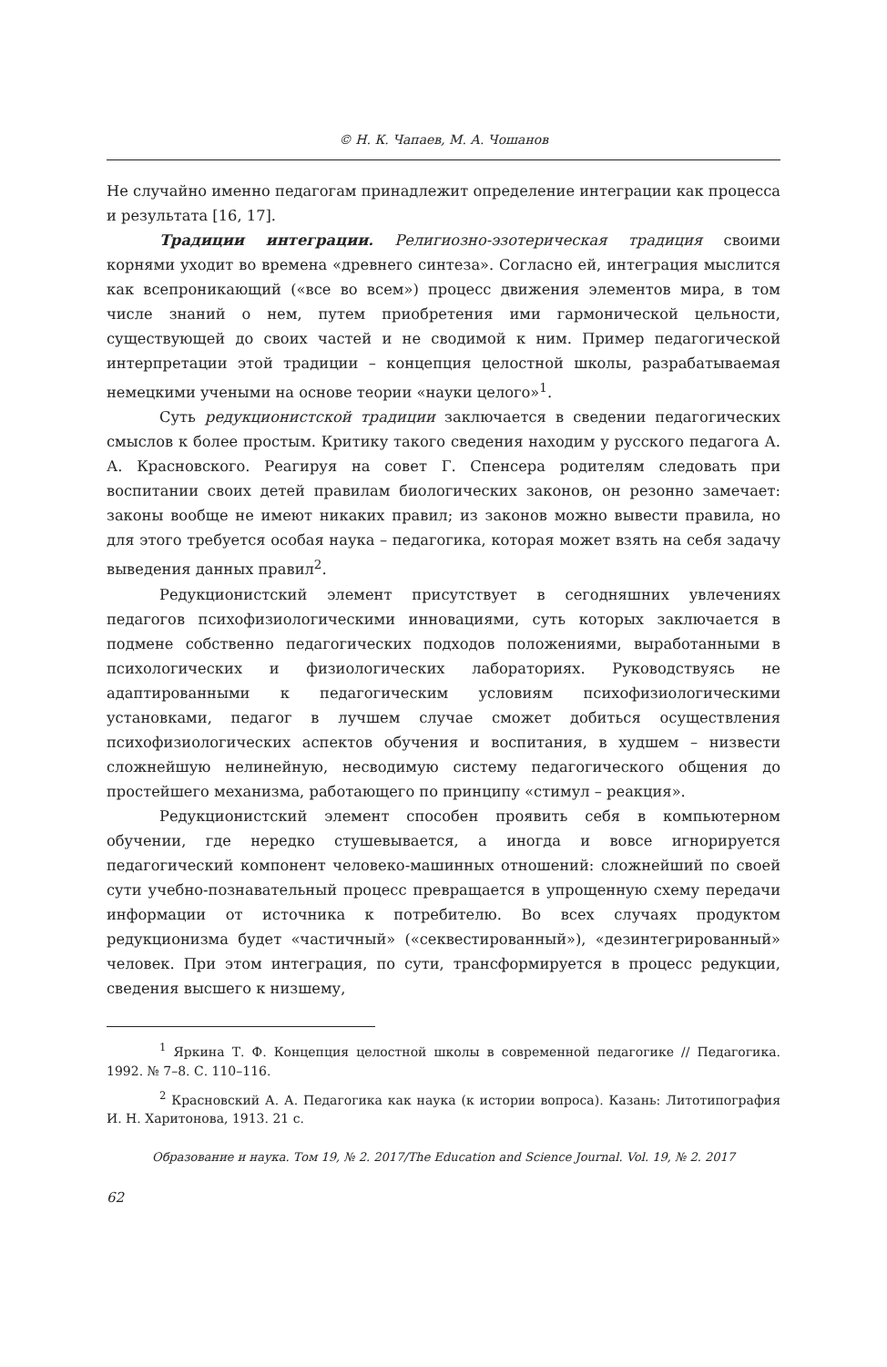© Н. К. Чапаев, М. А. Чошанов
Не случайно именно педагогам принадлежит определение интеграции как процесса и результата [16, 17].
Традиции интеграции. Религиозно-эзотерическая традиция своими корнями уходит во времена «древнего синтеза». Согласно ей, интеграция мыслится как всепроникающий («все во всем») процесс движения элементов мира, в том числе знаний о нем, путем приобретения ими гармонической цельности, существующей до своих частей и не сводимой к ним. Пример педагогической интерпретации этой традиции – концепция целостной школы, разрабатываемая немецкими учеными на основе теории «науки целого»<sup>1</sup>.
Суть редукционистской традиции заключается в сведении педагогических смыслов к более простым. Критику такого сведения находим у русского педагога А. А. Красновского. Реагируя на совет Г. Спенсера родителям следовать при воспитании своих детей правилам биологических законов, он резонно замечает: законы вообще не имеют никаких правил; из законов можно вывести правила, но для этого требуется особая наука – педагогика, которая может взять на себя задачу выведения данных правил<sup>2</sup>.
Редукционистский элемент присутствует в сегодняшних увлечениях педагогов психофизиологическими инновациями, суть которых заключается в подмене собственно педагогических подходов положениями, выработанными в психологических и физиологических лабораториях. Руководствуясь не адаптированными к педагогическим условиям психофизиологическими установками, педагог в лучшем случае сможет добиться осуществления психофизиологических аспектов обучения и воспитания, в худшем – низвести сложнейшую нелинейную, несводимую систему педагогического общения до простейшего механизма, работающего по принципу «стимул – реакция».
Редукционистский элемент способен проявить себя в компьютерном обучении, где нередко стушевывается, а иногда и вовсе игнорируется педагогический компонент человеко-машинных отношений: сложнейший по своей сути учебно-познавательный процесс превращается в упрощенную схему передачи информации от источника к потребителю. Во всех случаях продуктом редукционизма будет «частичный» («секвестированный»), «дезинтегрированный» человек. При этом интеграция, по сути, трансформируется в процесс редукции, сведения высшего к низшему,
<sup>1</sup> Яркина Т. Ф. Концепция целостной школы в современной педагогике // Педагогика. 1992. № 7–8. С. 110–116.
<sup>2</sup> Красновский А. А. Педагогика как наука (к истории вопроса). Казань: Литотипография И. Н. Харитонова, 1913. 21 с.
Образование и наука. Том 19, № 2. 2017/The Education and Science Journal. Vol. 19, № 2. 2017
62